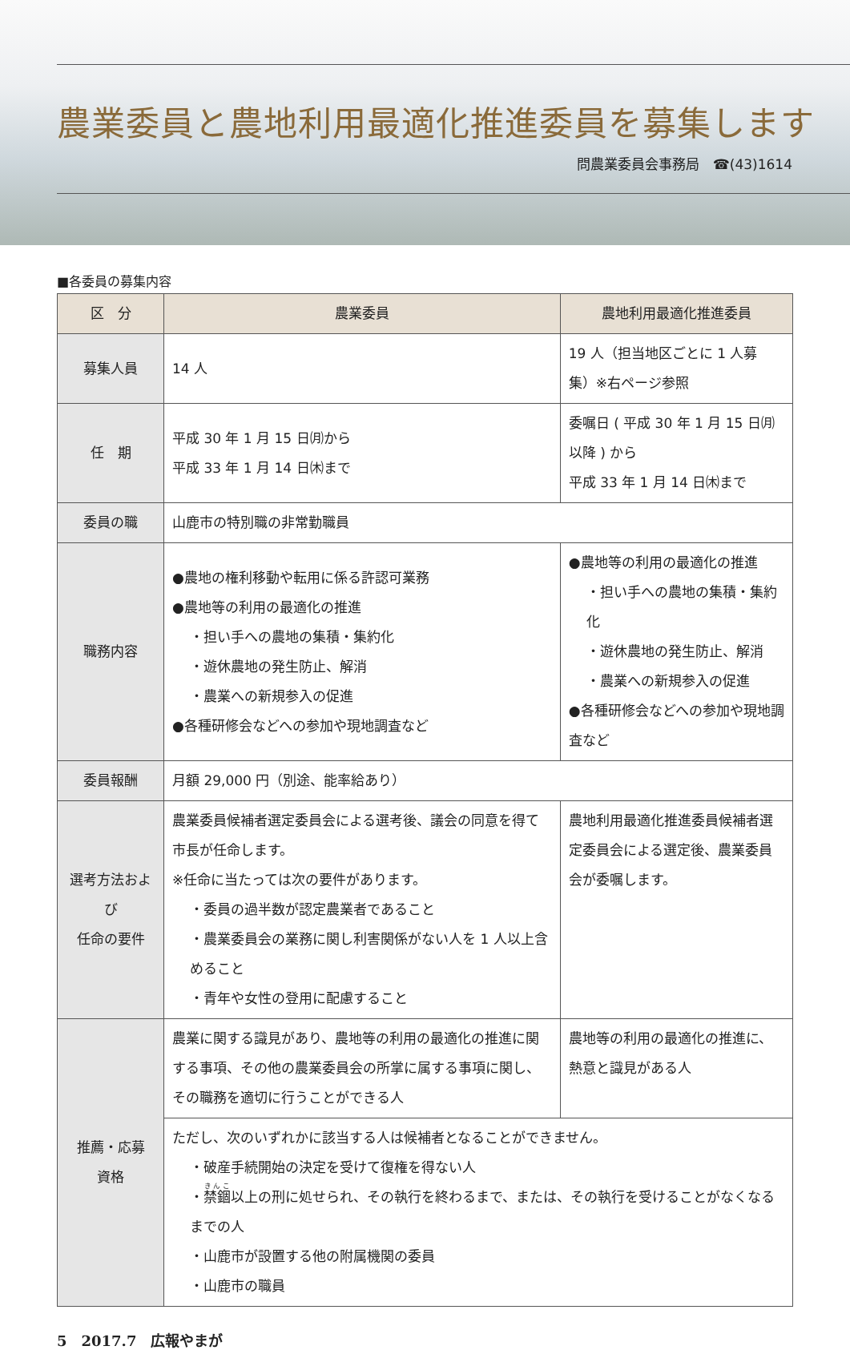農業委員と農地利用最適化推進委員を募集します
問農業委員会事務局　☎(43)1614
■各委員の募集内容
| 区 分 | 農業委員 | 農地利用最適化推進委員 |
| --- | --- | --- |
| 募集人員 | 14 人 | 19 人（担当地区ごとに 1 人募集）※右ページ参照 |
| 任 期 | 平成 30 年 1 月 15 日㈪から 平成 33 年 1 月 14 日㈭まで | 委嘱日 ( 平成 30 年 1 月 15 日㈪以降 ) から 平成 33 年 1 月 14 日㈭まで |
| 委員の職 | 山鹿市の特別職の非常勤職員 | |
| 職務内容 | ●農地の権利移動や転用に係る許認可業務 ●農地等の利用の最適化の推進 ・担い手への農地の集積・集約化 ・遊休農地の発生防止、解消 ・農業への新規参入の促進 ●各種研修会などへの参加や現地調査など | ●農地等の利用の最適化の推進 ・担い手への農地の集積・集約化 ・遊休農地の発生防止、解消 ・農業への新規参入の促進 ●各種研修会などへの参加や現地調査など |
| 委員報酬 | 月額 29,000 円（別途、能率給あり） | |
| 選考方法および 任命の要件 | 農業委員候補者選定委員会による選考後、議会の同意を得て市長が任命します。 ※任命に当たっては次の要件があります。 ・委員の過半数が認定農業者であること ・農業委員会の業務に関し利害関係がない人を 1 人以上含めること ・青年や女性の登用に配慮すること | 農地利用最適化推進委員候補者選定委員会による選定後、農業委員会が委嘱します。 |
| 推薦・応募 資格 | 農業に関する識見があり、農地等の利用の最適化の推進に関する事項、その他の農業委員会の所掌に属する事項に関し、その職務を適切に行うことができる人 | 農地等の利用の最適化の推進に、熱意と識見がある人 |
| | ただし、次のいずれかに該当する人は候補者となることができません。 ・破産手続開始の決定を受けて復権を得ない人 ・ 禁錮 以上の刑に処せられ、その執行を終わるまで、または、その執行を受けることがなくなるまでの人 ・山鹿市が設置する他の附属機関の委員 ・山鹿市の職員 | |
5　2017.7　広報やまが